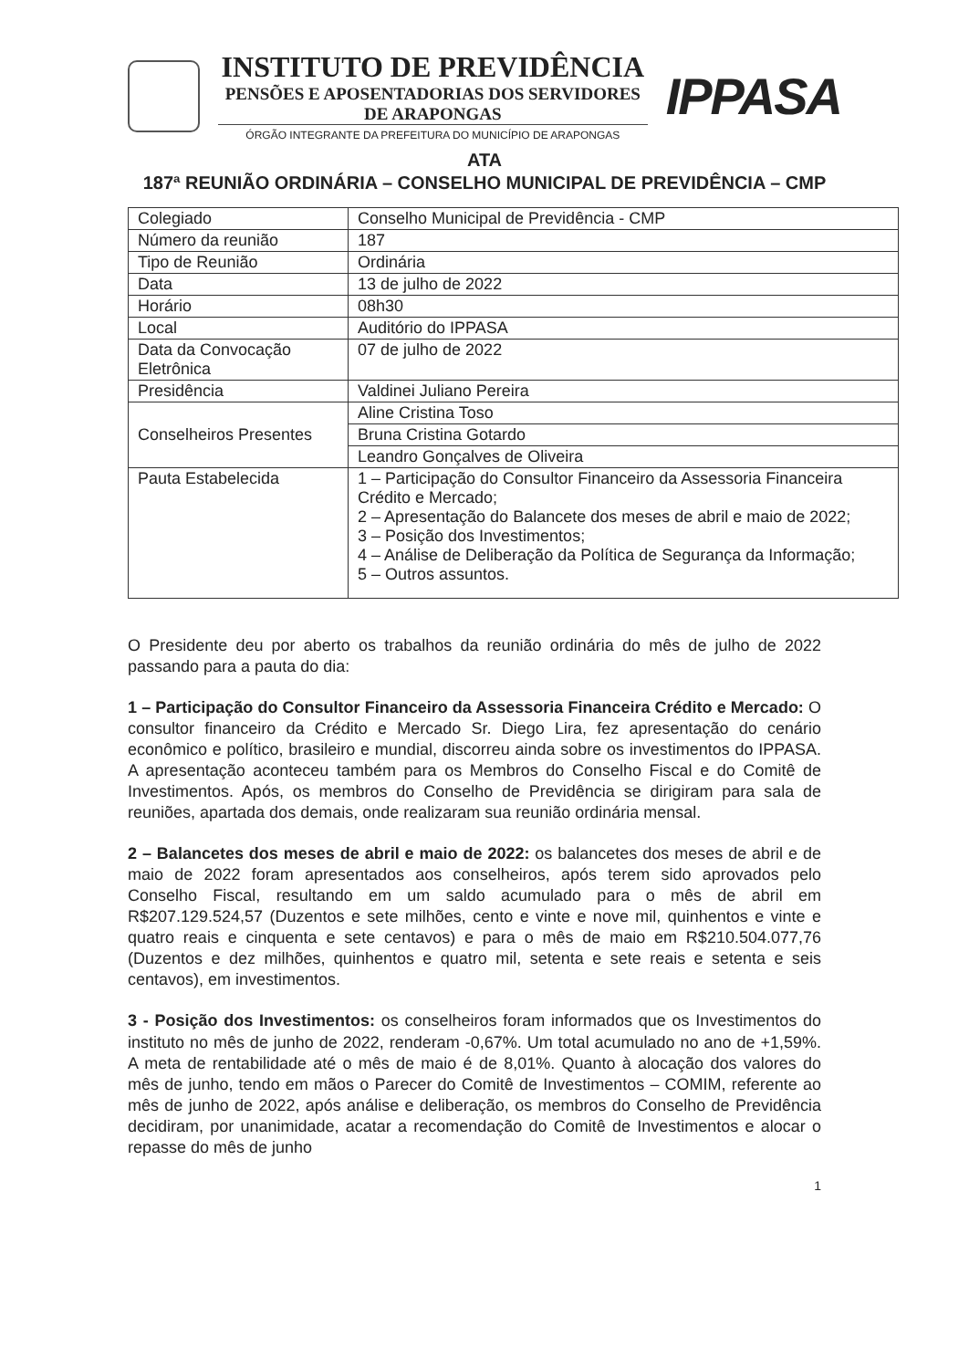INSTITUTO DE PREVIDÊNCIA
PENSÕES E APOSENTADORIAS DOS SERVIDORES DE ARAPONGAS
ÓRGÃO INTEGRANTE DA PREFEITURA DO MUNICÍPIO DE ARAPONGAS
IPPASA
ATA
187ª REUNIÃO ORDINÁRIA – CONSELHO MUNICIPAL DE PREVIDÊNCIA – CMP
| Colegiado | Conselho Municipal de Previdência - CMP |
| Número da reunião | 187 |
| Tipo de Reunião | Ordinária |
| Data | 13 de julho de 2022 |
| Horário | 08h30 |
| Local | Auditório do IPPASA |
| Data da Convocação Eletrônica | 07 de julho de 2022 |
| Presidência | Valdinei Juliano Pereira |
| Conselheiros Presentes | Aline Cristina Toso |
| | Bruna Cristina Gotardo |
| | Leandro Gonçalves de Oliveira |
| Pauta Estabelecida | 1 – Participação do Consultor Financeiro da Assessoria Financeira Crédito e Mercado; 2 – Apresentação do Balancete dos meses de abril e maio de 2022; 3 – Posição dos Investimentos; 4 – Análise de Deliberação da Política de Segurança da Informação; 5 – Outros assuntos. |
O Presidente deu por aberto os trabalhos da reunião ordinária do mês de julho de 2022 passando para a pauta do dia:
1 – Participação do Consultor Financeiro da Assessoria Financeira Crédito e Mercado: O consultor financeiro da Crédito e Mercado Sr. Diego Lira, fez apresentação do cenário econômico e político, brasileiro e mundial, discorreu ainda sobre os investimentos do IPPASA. A apresentação aconteceu também para os Membros do Conselho Fiscal e do Comitê de Investimentos. Após, os membros do Conselho de Previdência se dirigiram para sala de reuniões, apartada dos demais, onde realizaram sua reunião ordinária mensal.
2 – Balancetes dos meses de abril e maio de 2022: os balancetes dos meses de abril e de maio de 2022 foram apresentados aos conselheiros, após terem sido aprovados pelo Conselho Fiscal, resultando em um saldo acumulado para o mês de abril em R$207.129.524,57 (Duzentos e sete milhões, cento e vinte e nove mil, quinhentos e vinte e quatro reais e cinquenta e sete centavos) e para o mês de maio em R$210.504.077,76 (Duzentos e dez milhões, quinhentos e quatro mil, setenta e sete reais e setenta e seis centavos), em investimentos.
3 - Posição dos Investimentos: os conselheiros foram informados que os Investimentos do instituto no mês de junho de 2022, renderam -0,67%. Um total acumulado no ano de +1,59%. A meta de rentabilidade até o mês de maio é de 8,01%. Quanto à alocação dos valores do mês de junho, tendo em mãos o Parecer do Comitê de Investimentos – COMIM, referente ao mês de junho de 2022, após análise e deliberação, os membros do Conselho de Previdência decidiram, por unanimidade, acatar a recomendação do Comitê de Investimentos e alocar o repasse do mês de junho
1